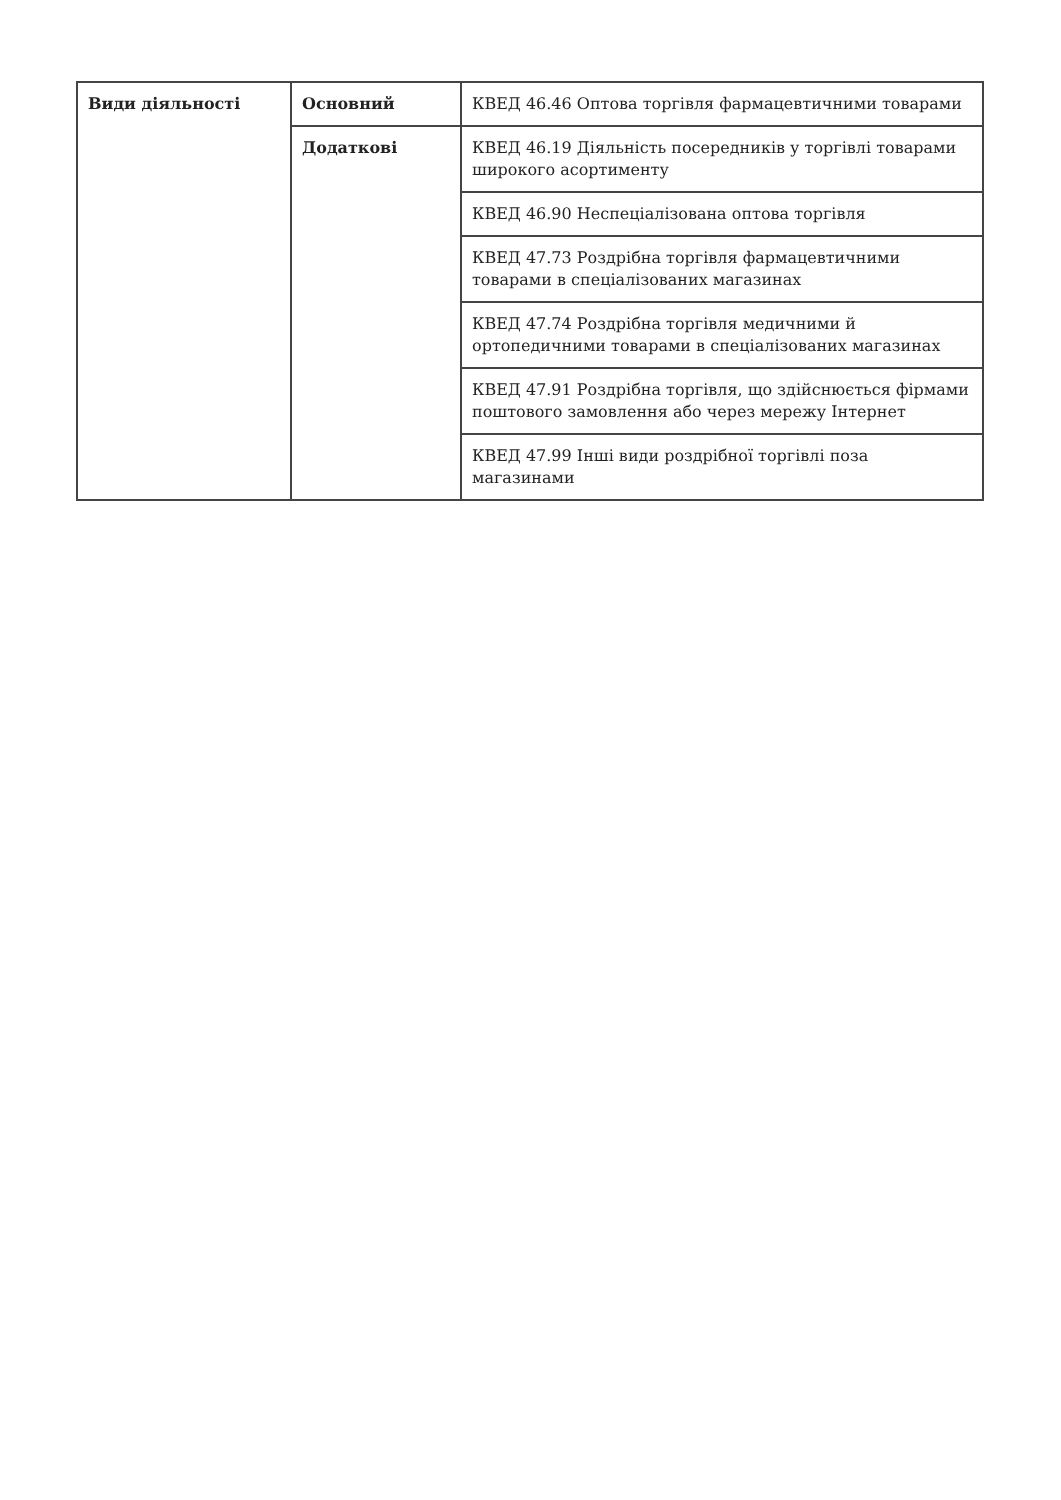| Види діяльності | Основний | КВЕД 46.46 Оптова торгівля фармацевтичними товарами |
| | Додаткові | КВЕД 46.19 Діяльність посередників у торгівлі товарами широкого асортименту |
| | | КВЕД 46.90 Неспеціалізована оптова торгівля |
| | | КВЕД 47.73 Роздрібна торгівля фармацевтичними товарами в спеціалізованих магазинах |
| | | КВЕД 47.74 Роздрібна торгівля медичними й ортопедичними товарами в спеціалізованих магазинах |
| | | КВЕД 47.91 Роздрібна торгівля, що здійснюється фірмами поштового замовлення або через мережу Інтернет |
| | | КВЕД 47.99 Інші види роздрібної торгівлі поза магазинами |